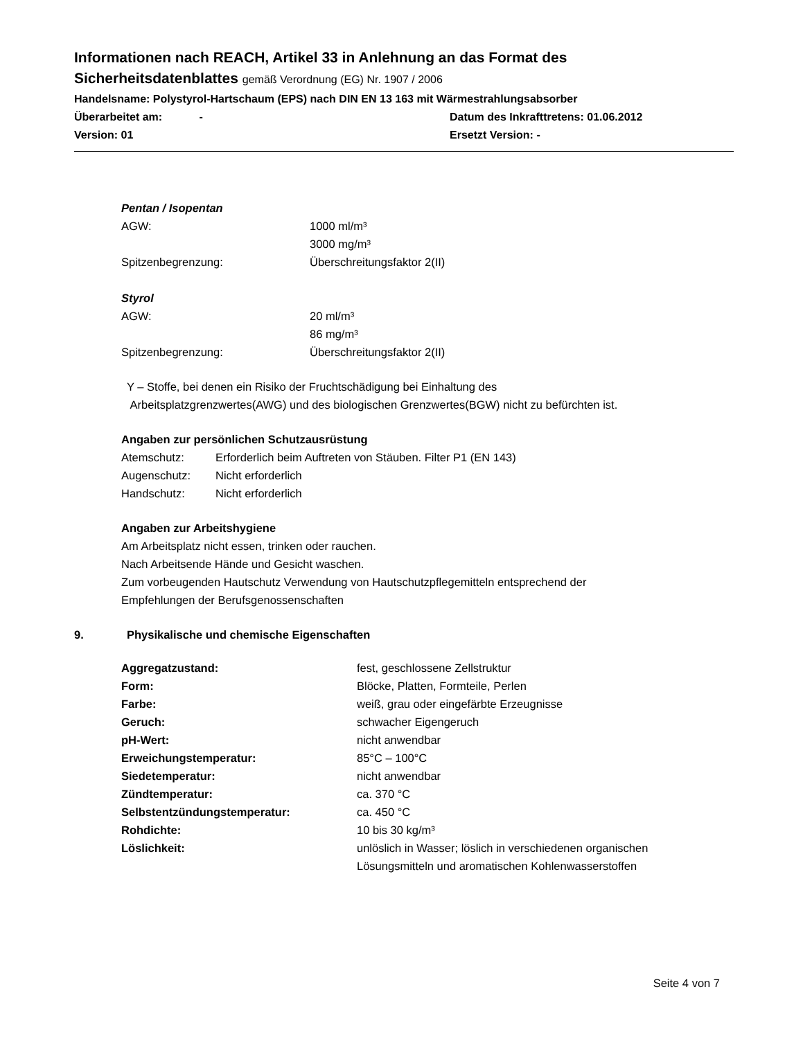Informationen nach REACH, Artikel 33 in Anlehnung an das Format des
Sicherheitsdatenblattes gemäß Verordnung (EG) Nr. 1907 / 2006
Handelsname: Polystyrol-Hartschaum (EPS) nach DIN EN 13 163 mit Wärmestrahlungsabsorber
Überarbeitet am: - Datum des Inkrafttretens: 01.06.2012
Version: 01 Ersetzt Version: -
Pentan / Isopentan
| AGW: | 1000 ml/m³ |
| | 3000 mg/m³ |
| Spitzenbegrenzung: | Überschreitungsfaktor 2(II) |
Styrol
| AGW: | 20 ml/m³ |
| | 86 mg/m³ |
| Spitzenbegrenzung: | Überschreitungsfaktor 2(II) |
Y – Stoffe, bei denen ein Risiko der Fruchtschädigung bei Einhaltung des
Arbeitsplatzgrenzwertes(AWG) und des biologischen Grenzwertes(BGW) nicht zu befürchten ist.
Angaben zur persönlichen Schutzausrüstung
| Atemschutz: | Erforderlich beim Auftreten von Stäuben. Filter P1 (EN 143) |
| Augenschutz: | Nicht erforderlich |
| Handschutz: | Nicht erforderlich |
Angaben zur Arbeitshygiene
Am Arbeitsplatz nicht essen, trinken oder rauchen.
Nach Arbeitsende Hände und Gesicht waschen.
Zum vorbeugenden Hautschutz Verwendung von Hautschutzpflegemitteln entsprechend der
Empfehlungen der Berufsgenossenschaften
9. Physikalische und chemische Eigenschaften
| Aggregatzustand: | fest, geschlossene Zellstruktur |
| Form: | Blöcke, Platten, Formteile, Perlen |
| Farbe: | weiß, grau oder eingefärbte Erzeugnisse |
| Geruch: | schwacher Eigengeruch |
| pH-Wert: | nicht anwendbar |
| Erweichungstemperatur: | 85°C – 100°C |
| Siedetemperatur: | nicht anwendbar |
| Zündtemperatur: | ca. 370 °C |
| Selbstentzündungstemperatur: | ca. 450 °C |
| Rohdichte: | 10 bis 30 kg/m³ |
| Löslichkeit: | unlöslich in Wasser; löslich in verschiedenen organischen Lösungsmitteln und aromatischen Kohlenwasserstoffen |
Seite 4 von 7